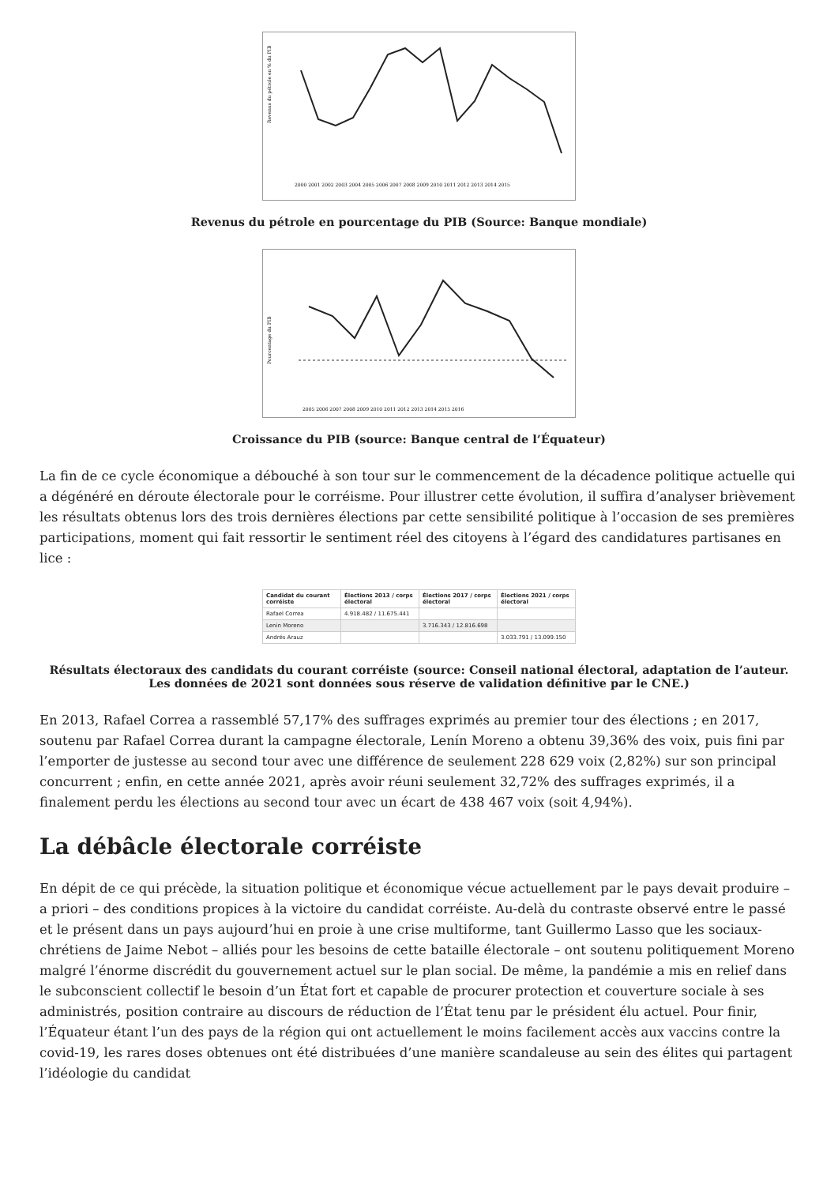Revenus du pétrole en % du PIB
2000 2001 2002 2003 2004 2005 2006 2007 2008 2009 2010 2011 2012 2013 2014 2015
Revenus du pétrole en pourcentage du PIB (Source: Banque mondiale)
Pourcentage du PIB
2005 2006 2007 2008 2009 2010 2011 2012 2013 2014 2015 2016
Croissance du PIB (source: Banque central de l’Équateur)
La fin de ce cycle économique a débouché à son tour sur le commencement de la décadence politique actuelle qui a dégénéré en déroute électorale pour le corréisme. Pour illustrer cette évolution, il suffira d’analyser brièvement les résultats obtenus lors des trois dernières élections par cette sensibilité politique à l’occasion de ses premières participations, moment qui fait ressortir le sentiment réel des citoyens à l’égard des candidatures partisanes en lice :
| Candidat du courant corréiste | Élections 2013 / corps électoral | Élections 2017 / corps électoral | Élections 2021 / corps électoral |
| --- | --- | --- | --- |
| Rafael Correa | 4.918.482 / 11.675.441 | | |
| Lenin Moreno | | 3.716.343 / 12.816.698 | |
| Andrés Arauz | | | 3.033.791 / 13.099.150 |
Résultats électoraux des candidats du courant corréiste (source: Conseil national électoral, adaptation de l’auteur. Les données de 2021 sont données sous réserve de validation définitive par le CNE.)
En 2013, Rafael Correa a rassemblé 57,17% des suffrages exprimés au premier tour des élections ; en 2017, soutenu par Rafael Correa durant la campagne électorale, Lenín Moreno a obtenu 39,36% des voix, puis fini par l’emporter de justesse au second tour avec une différence de seulement 228 629 voix (2,82%) sur son principal concurrent ; enfin, en cette année 2021, après avoir réuni seulement 32,72% des suffrages exprimés, il a finalement perdu les élections au second tour avec un écart de 438 467 voix (soit 4,94%).
La débâcle électorale corréiste
En dépit de ce qui précède, la situation politique et économique vécue actuellement par le pays devait produire – a priori – des conditions propices à la victoire du candidat corréiste. Au-delà du contraste observé entre le passé et le présent dans un pays aujourd’hui en proie à une crise multiforme, tant Guillermo Lasso que les sociaux-chrétiens de Jaime Nebot – alliés pour les besoins de cette bataille électorale – ont soutenu politiquement Moreno malgré l’énorme discrédit du gouvernement actuel sur le plan social. De même, la pandémie a mis en relief dans le subconscient collectif le besoin d’un État fort et capable de procurer protection et couverture sociale à ses administrés, position contraire au discours de réduction de l’État tenu par le président élu actuel. Pour finir, l’Équateur étant l’un des pays de la région qui ont actuellement le moins facilement accès aux vaccins contre la covid-19, les rares doses obtenues ont été distribuées d’une manière scandaleuse au sein des élites qui partagent l’idéologie du candidat